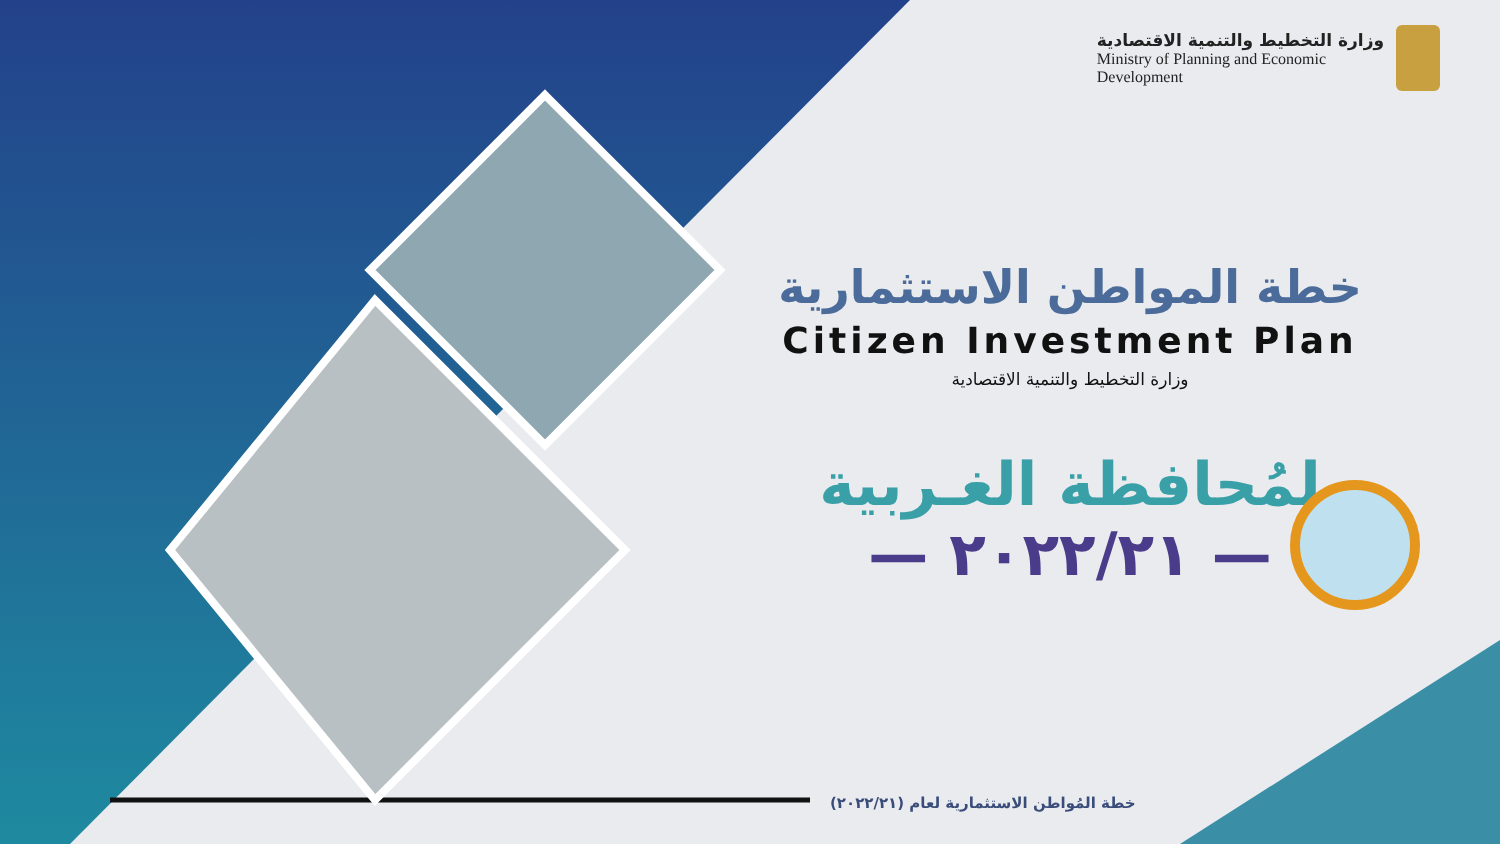وزارة التخطيط والتنمية الاقتصادية
Ministry of Planning and Economic
Development
خطة المواطن الاستثمارية
Citizen Investment Plan
وزارة التخطيط والتنمية الاقتصادية
لمُحافظة الغـربية
— ٢٠٢٢/٢١ —
خطة المُواطن الاستثمارية لعام (٢٠٢٢/٢١)